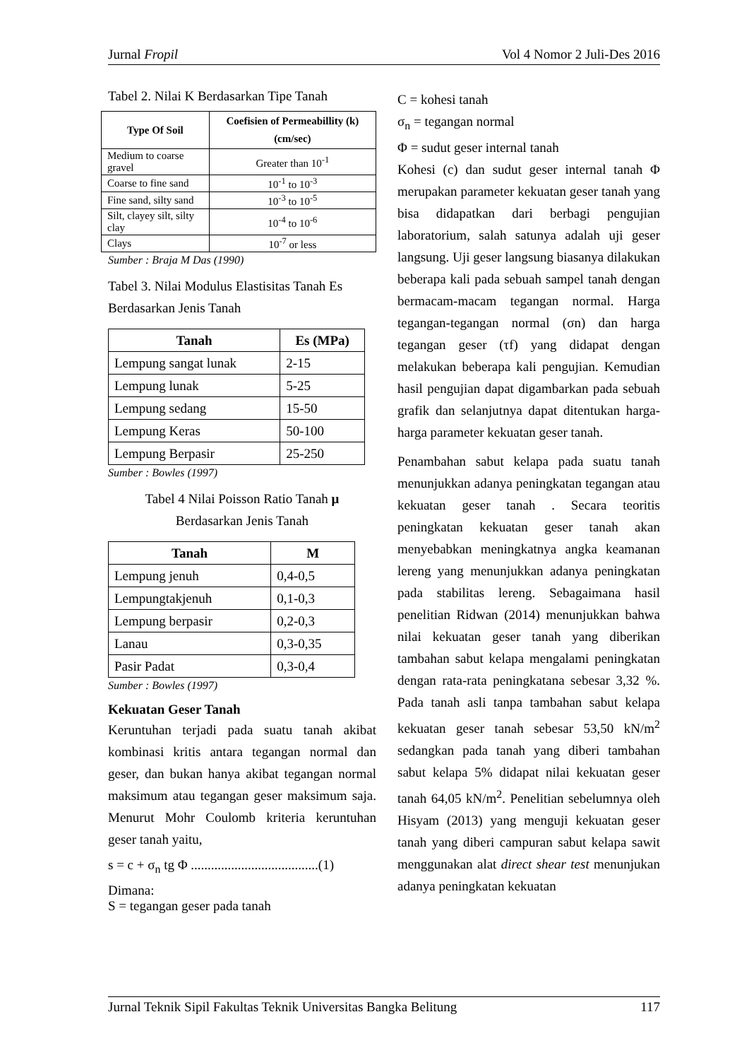Jurnal Fropil Vol 4 Nomor 2 Juli-Des 2016
Tabel 2. Nilai K Berdasarkan Tipe Tanah
| Type Of Soil | Coefisien of Permeabillity (k) (cm/sec) |
| --- | --- |
| Medium to coarse gravel | Greater than 10<sup>-1</sup> |
| Coarse to fine sand | 10<sup>-1</sup> to 10<sup>-3</sup> |
| Fine sand, silty sand | 10<sup>-3</sup> to 10<sup>-5</sup> |
| Silt, clayey silt, silty clay | 10<sup>-4</sup> to 10<sup>-6</sup> |
| Clays | 10<sup>-7</sup> or less |
Sumber : Braja M Das (1990)
Tabel 3. Nilai Modulus Elastisitas Tanah Es Berdasarkan Jenis Tanah
| Tanah | Es (MPa) |
| --- | --- |
| Lempung sangat lunak | 2-15 |
| Lempung lunak | 5-25 |
| Lempung sedang | 15-50 |
| Lempung Keras | 50-100 |
| Lempung Berpasir | 25-250 |
Sumber : Bowles (1997)
Tabel 4 Nilai Poisson Ratio Tanah μ
Berdasarkan Jenis Tanah
| Tanah | M |
| --- | --- |
| Lempung jenuh | 0,4-0,5 |
| Lempungtakjenuh | 0,1-0,3 |
| Lempung berpasir | 0,2-0,3 |
| Lanau | 0,3-0,35 |
| Pasir Padat | 0,3-0,4 |
Sumber : Bowles (1997)
Kekuatan Geser Tanah
Keruntuhan terjadi pada suatu tanah akibat kombinasi kritis antara tegangan normal dan geser, dan bukan hanya akibat tegangan normal maksimum atau tegangan geser maksimum saja. Menurut Mohr Coulomb kriteria keruntuhan geser tanah yaitu,
s = c + σ<sub>n</sub> tg Φ ......................................(1)
Dimana:
S = tegangan geser pada tanah
C = kohesi tanah
σ<sub>n</sub> = tegangan normal
Φ = sudut geser internal tanah
Kohesi (c) dan sudut geser internal tanah Φ merupakan parameter kekuatan geser tanah yang bisa didapatkan dari berbagi pengujian laboratorium, salah satunya adalah uji geser langsung. Uji geser langsung biasanya dilakukan beberapa kali pada sebuah sampel tanah dengan bermacam-macam tegangan normal. Harga tegangan-tegangan normal (σn) dan harga tegangan geser (τf) yang didapat dengan melakukan beberapa kali pengujian. Kemudian hasil pengujian dapat digambarkan pada sebuah grafik dan selanjutnya dapat ditentukan harga-harga parameter kekuatan geser tanah.
Penambahan sabut kelapa pada suatu tanah menunjukkan adanya peningkatan tegangan atau kekuatan geser tanah . Secara teoritis peningkatan kekuatan geser tanah akan menyebabkan meningkatnya angka keamanan lereng yang menunjukkan adanya peningkatan pada stabilitas lereng. Sebagaimana hasil penelitian Ridwan (2014) menunjukkan bahwa nilai kekuatan geser tanah yang diberikan tambahan sabut kelapa mengalami peningkatan dengan rata-rata peningkatana sebesar 3,32 %. Pada tanah asli tanpa tambahan sabut kelapa kekuatan geser tanah sebesar 53,50 kN/m<sup>2</sup> sedangkan pada tanah yang diberi tambahan sabut kelapa 5% didapat nilai kekuatan geser tanah 64,05 kN/m<sup>2</sup>. Penelitian sebelumnya oleh Hisyam (2013) yang menguji kekuatan geser tanah yang diberi campuran sabut kelapa sawit menggunakan alat direct shear test menunjukan adanya peningkatan kekuatan
Jurnal Teknik Sipil Fakultas Teknik Universitas Bangka Belitung 117